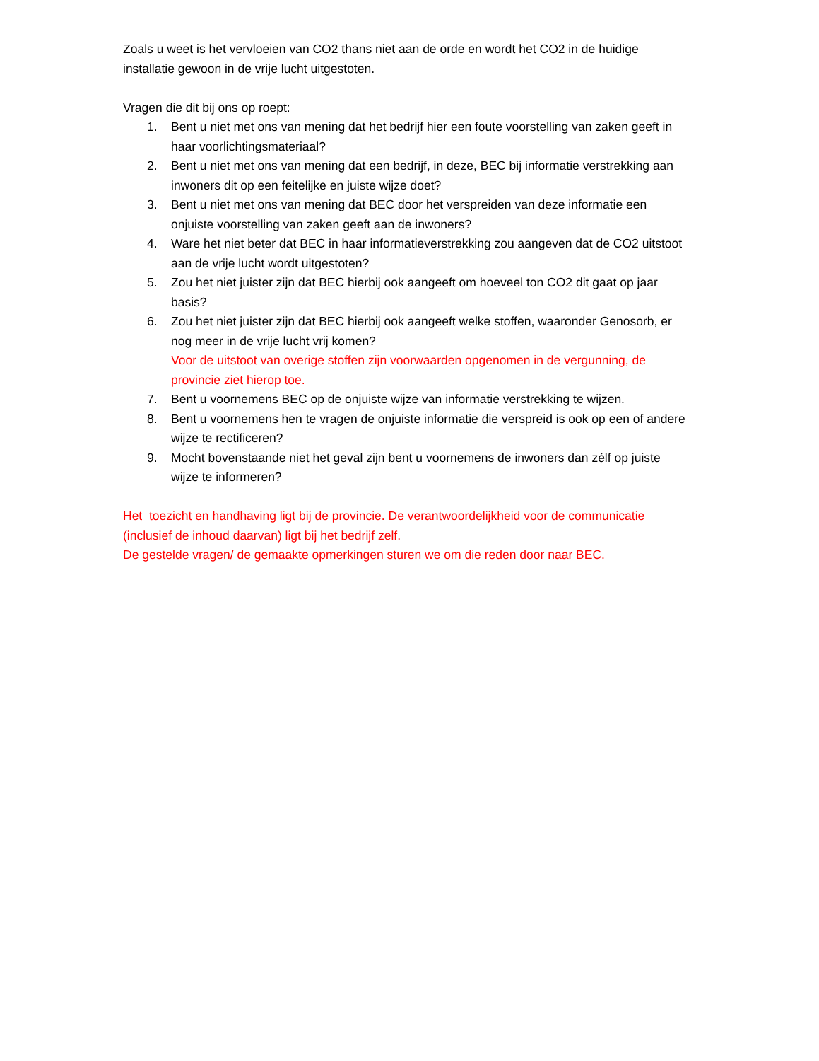Zoals u weet is het vervloeien van CO2 thans niet aan de orde en wordt het CO2 in de huidige installatie gewoon in de vrije lucht uitgestoten.
Vragen die dit bij ons op roept:
1. Bent u niet met ons van mening dat het bedrijf hier een foute voorstelling van zaken geeft in haar voorlichtingsmateriaal?
2. Bent u niet met ons van mening dat een bedrijf, in deze, BEC bij informatie verstrekking aan inwoners dit op een feitelijke en juiste wijze doet?
3. Bent u niet met ons van mening dat BEC door het verspreiden van deze informatie een onjuiste voorstelling van zaken geeft aan de inwoners?
4. Ware het niet beter dat BEC in haar informatieverstrekking zou aangeven dat de CO2 uitstoot aan de vrije lucht wordt uitgestoten?
5. Zou het niet juister zijn dat BEC hierbij ook aangeeft om hoeveel ton CO2 dit gaat op jaar basis?
6. Zou het niet juister zijn dat BEC hierbij ook aangeeft welke stoffen, waaronder Genosorb, er nog meer in de vrije lucht vrij komen?
Voor de uitstoot van overige stoffen zijn voorwaarden opgenomen in de vergunning, de provincie ziet hierop toe.
7. Bent u voornemens BEC op de onjuiste wijze van informatie verstrekking te wijzen.
8. Bent u voornemens hen te vragen de onjuiste informatie die verspreid is ook op een of andere wijze te rectificeren?
9. Mocht bovenstaande niet het geval zijn bent u voornemens de inwoners dan zélf op juiste wijze te informeren?
Het toezicht en handhaving ligt bij de provincie. De verantwoordelijkheid voor de communicatie (inclusief de inhoud daarvan) ligt bij het bedrijf zelf.
De gestelde vragen/ de gemaakte opmerkingen sturen we om die reden door naar BEC.